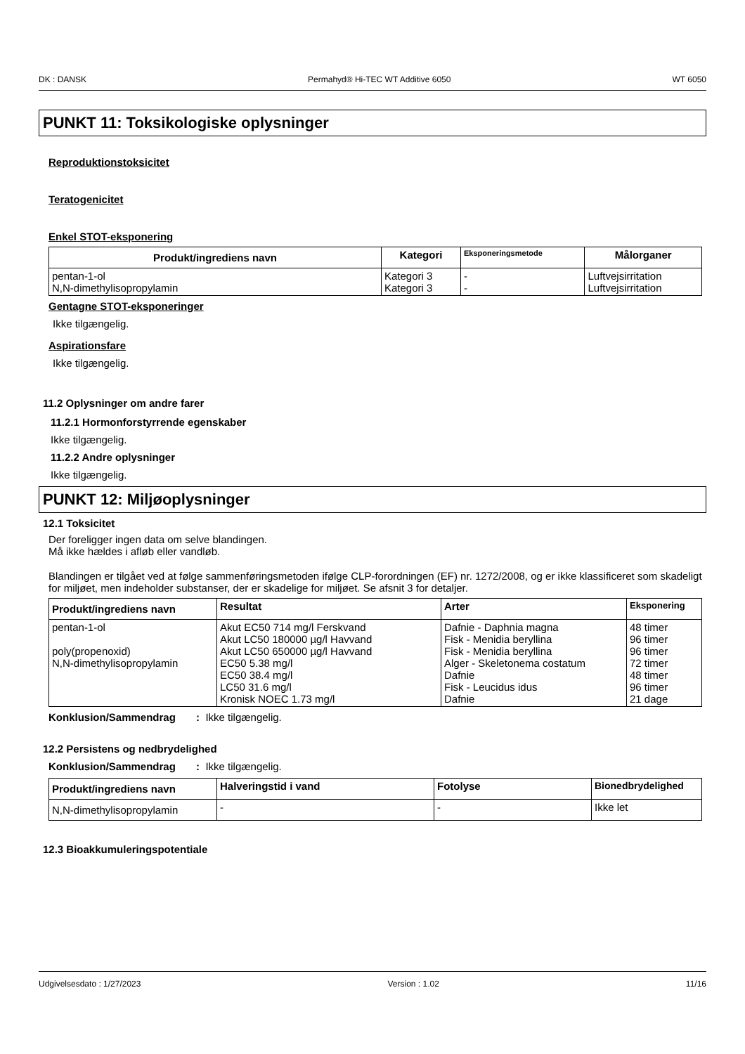DK : DANSK Permahyd® Hi-TEC WT Additive 6050 WT 6050
PUNKT 11: Toksikologiske oplysninger
Reproduktionstoksicitet
Teratogenicitet
Enkel STOT-eksponering
| Produkt/ingrediens navn | Kategori | Eksponeringsmetode | Målorganer |
| --- | --- | --- | --- |
| pentan-1-ol N,N-dimethylisopropylamin | Kategori 3 Kategori 3 | - - | Luftvejsirritation Luftvejsirritation |
Gentagne STOT-eksponeringer
Ikke tilgængelig.
Aspirationsfare
Ikke tilgængelig.
11.2 Oplysninger om andre farer
11.2.1 Hormonforstyrrende egenskaber
Ikke tilgængelig.
11.2.2 Andre oplysninger
Ikke tilgængelig.
PUNKT 12: Miljøoplysninger
12.1 Toksicitet
Der foreligger ingen data om selve blandingen.
Må ikke hældes i afløb eller vandløb.
Blandingen er tilgået ved at følge sammenføringsmetoden ifølge CLP-forordningen (EF) nr. 1272/2008, og er ikke klassificeret som skadeligt for miljøet, men indeholder substanser, der er skadelige for miljøet. Se afsnit 3 for detaljer.
| Produkt/ingrediens navn | Resultat | Arter | Eksponering |
| --- | --- | --- | --- |
| pentan-1-ol poly(propenoxid) N,N-dimethylisopropylamin | Akut EC50 714 mg/l Ferskvand Akut LC50 180000 µg/l Havvand Akut LC50 650000 µg/l Havvand EC50 5.38 mg/l EC50 38.4 mg/l LC50 31.6 mg/l Kronisk NOEC 1.73 mg/l | Dafnie - Daphnia magna Fisk - Menidia beryllina Fisk - Menidia beryllina Alger - Skeletonema costatum Dafnie Fisk - Leucidus idus Dafnie | 48 timer 96 timer 96 timer 72 timer 48 timer 96 timer 21 dage |
Konklusion/Sammendrag : Ikke tilgængelig.
12.2 Persistens og nedbrydelighed
Konklusion/Sammendrag : Ikke tilgængelig.
| Produkt/ingrediens navn | Halveringstid i vand | Fotolyse | Bionedbrydelighed |
| --- | --- | --- | --- |
| N,N-dimethylisopropylamin | - | - | Ikke let |
12.3 Bioakkumuleringspotentiale
Udgivelsesdato : 1/27/2023 Version : 1.02 11/16